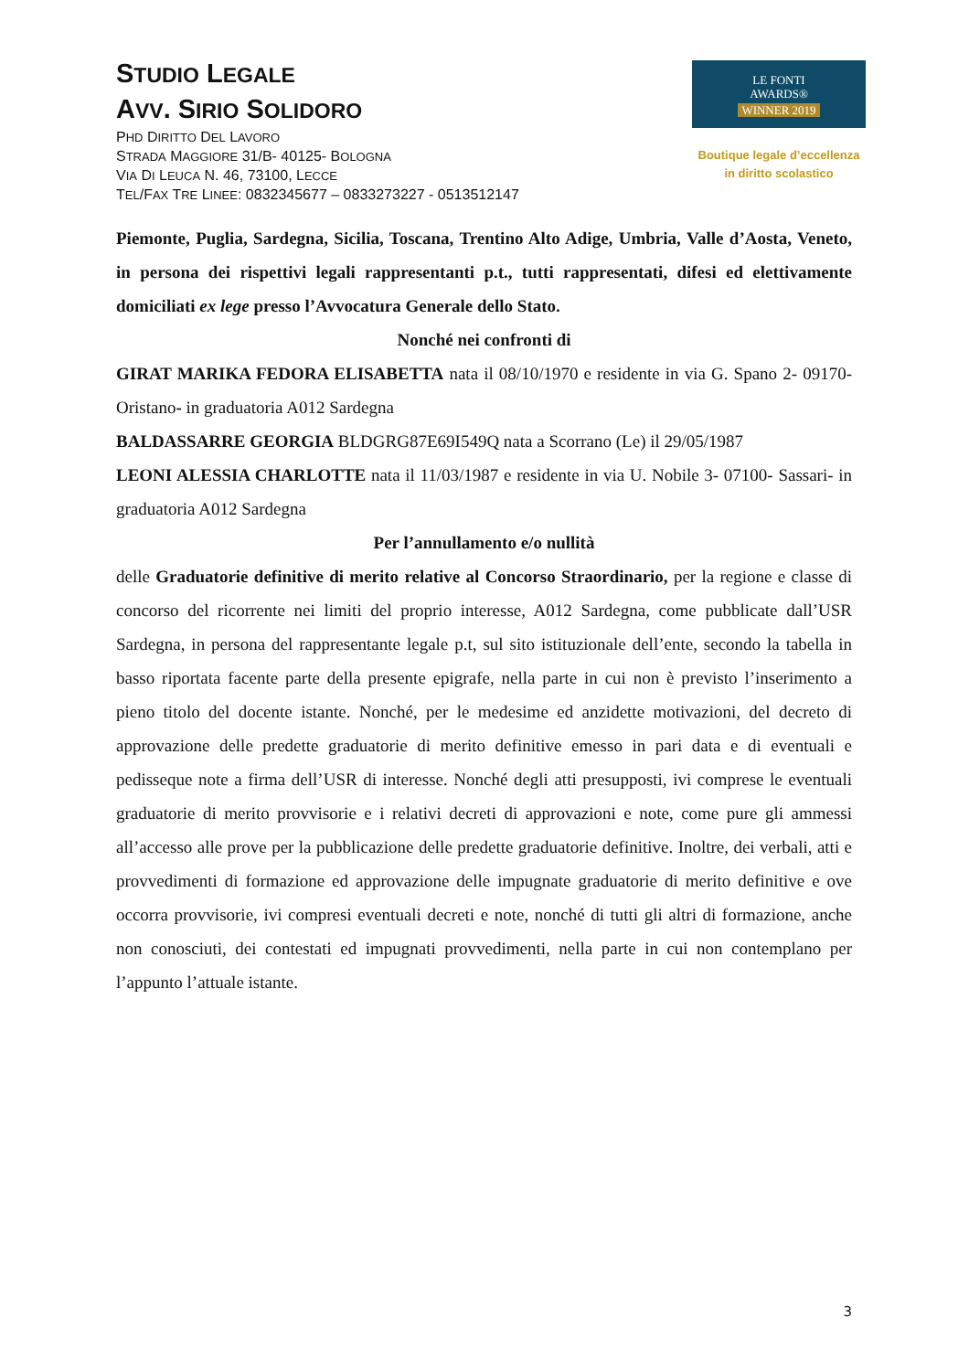STUDIO LEGALE
AVV. SIRIO SOLIDORO
PHD DIRITTO DEL LAVORO
STRADA MAGGIORE 31/B- 40125- BOLOGNA
VIA DI LEUCA N. 46, 73100, LECCE
TEL/FAX TRE LINEE: 0832345677 – 0833273227 - 0513512147
LE FONTI
AWARDS®
WINNER 2019
Boutique legale d’eccellenza
in diritto scolastico
Piemonte, Puglia, Sardegna, Sicilia, Toscana, Trentino Alto Adige, Umbria, Valle d’Aosta, Veneto, in persona dei rispettivi legali rappresentanti p.t., tutti rappresentati, difesi ed elettivamente domiciliati ex lege presso l’Avvocatura Generale dello Stato.
Nonché nei confronti di
GIRAT MARIKA FEDORA ELISABETTA nata il 08/10/1970 e residente in via G. Spano 2- 09170- Oristano- in graduatoria A012 Sardegna
BALDASSARRE GEORGIA BLDGRG87E69I549Q nata a Scorrano (Le) il 29/05/1987
LEONI ALESSIA CHARLOTTE nata il 11/03/1987 e residente in via U. Nobile 3- 07100- Sassari- in graduatoria A012 Sardegna
Per l’annullamento e/o nullità
delle Graduatorie definitive di merito relative al Concorso Straordinario, per la regione e classe di concorso del ricorrente nei limiti del proprio interesse, A012 Sardegna, come pubblicate dall’USR Sardegna, in persona del rappresentante legale p.t, sul sito istituzionale dell’ente, secondo la tabella in basso riportata facente parte della presente epigrafe, nella parte in cui non è previsto l’inserimento a pieno titolo del docente istante. Nonché, per le medesime ed anzidette motivazioni, del decreto di approvazione delle predette graduatorie di merito definitive emesso in pari data e di eventuali e pedisseque note a firma dell’USR di interesse. Nonché degli atti presupposti, ivi comprese le eventuali graduatorie di merito provvisorie e i relativi decreti di approvazioni e note, come pure gli ammessi all’accesso alle prove per la pubblicazione delle predette graduatorie definitive. Inoltre, dei verbali, atti e provvedimenti di formazione ed approvazione delle impugnate graduatorie di merito definitive e ove occorra provvisorie, ivi compresi eventuali decreti e note, nonché di tutti gli altri di formazione, anche non conosciuti, dei contestati ed impugnati provvedimenti, nella parte in cui non contemplano per l’appunto l’attuale istante.
3